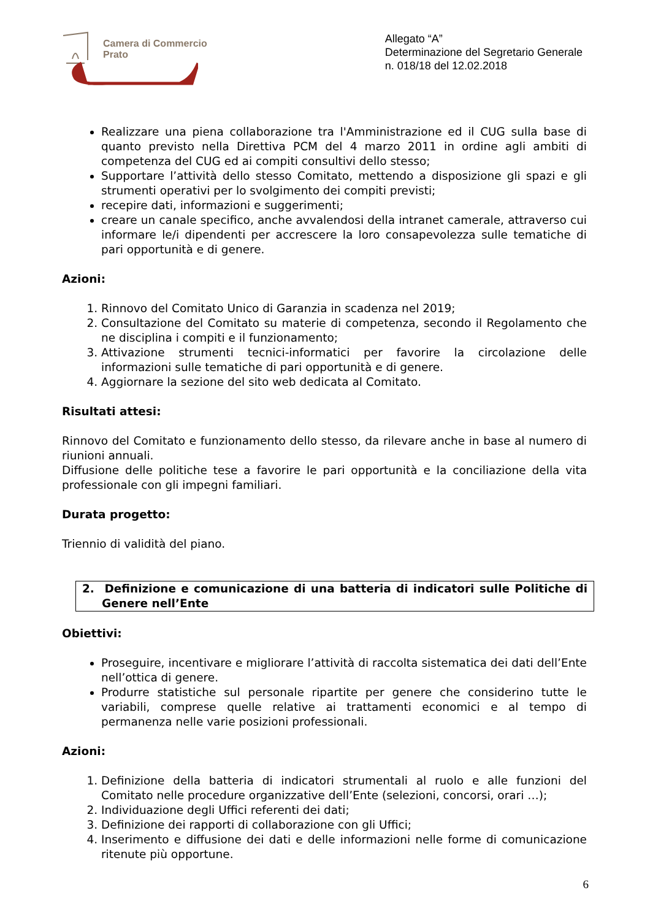Camera di Commercio
Prato
Allegato “A”
Determinazione del Segretario Generale
n. 018/18 del 12.02.2018
Realizzare una piena collaborazione tra l'Amministrazione ed il CUG sulla base di quanto previsto nella Direttiva PCM del 4 marzo 2011 in ordine agli ambiti di competenza del CUG ed ai compiti consultivi dello stesso;
Supportare l’attività dello stesso Comitato, mettendo a disposizione gli spazi e gli strumenti operativi per lo svolgimento dei compiti previsti;
recepire dati, informazioni e suggerimenti;
creare un canale specifico, anche avvalendosi della intranet camerale, attraverso cui informare le/i dipendenti per accrescere la loro consapevolezza sulle tematiche di pari opportunità e di genere.
Azioni:
1. Rinnovo del Comitato Unico di Garanzia in scadenza nel 2019;
2. Consultazione del Comitato su materie di competenza, secondo il Regolamento che ne disciplina i compiti e il funzionamento;
3. Attivazione strumenti tecnici-informatici per favorire la circolazione delle informazioni sulle tematiche di pari opportunità e di genere.
4. Aggiornare la sezione del sito web dedicata al Comitato.
Risultati attesi:
Rinnovo del Comitato e funzionamento dello stesso, da rilevare anche in base al numero di riunioni annuali.
Diffusione delle politiche tese a favorire le pari opportunità e la conciliazione della vita professionale con gli impegni familiari.
Durata progetto:
Triennio di validità del piano.
2. Definizione e comunicazione di una batteria di indicatori sulle Politiche di Genere nell’Ente
Obiettivi:
Proseguire, incentivare e migliorare l’attività di raccolta sistematica dei dati dell’Ente nell’ottica di genere.
Produrre statistiche sul personale ripartite per genere che considerino tutte le variabili, comprese quelle relative ai trattamenti economici e al tempo di permanenza nelle varie posizioni professionali.
Azioni:
1. Definizione della batteria di indicatori strumentali al ruolo e alle funzioni del Comitato nelle procedure organizzative dell’Ente (selezioni, concorsi, orari …);
2. Individuazione degli Uffici referenti dei dati;
3. Definizione dei rapporti di collaborazione con gli Uffici;
4. Inserimento e diffusione dei dati e delle informazioni nelle forme di comunicazione ritenute più opportune.
6